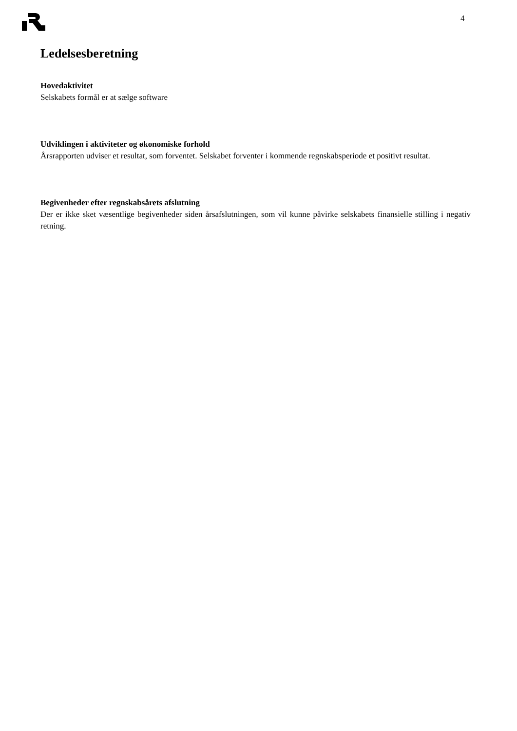4
Ledelsesberetning
Hovedaktivitet
Selskabets formål er at sælge software
Udviklingen i aktiviteter og økonomiske forhold
Årsrapporten udviser et resultat, som forventet. Selskabet forventer i kommende regnskabsperiode et positivt resultat.
Begivenheder efter regnskabsårets afslutning
Der er ikke sket væsentlige begivenheder siden årsafslutningen, som vil kunne påvirke selskabets finansielle stilling i negativ retning.